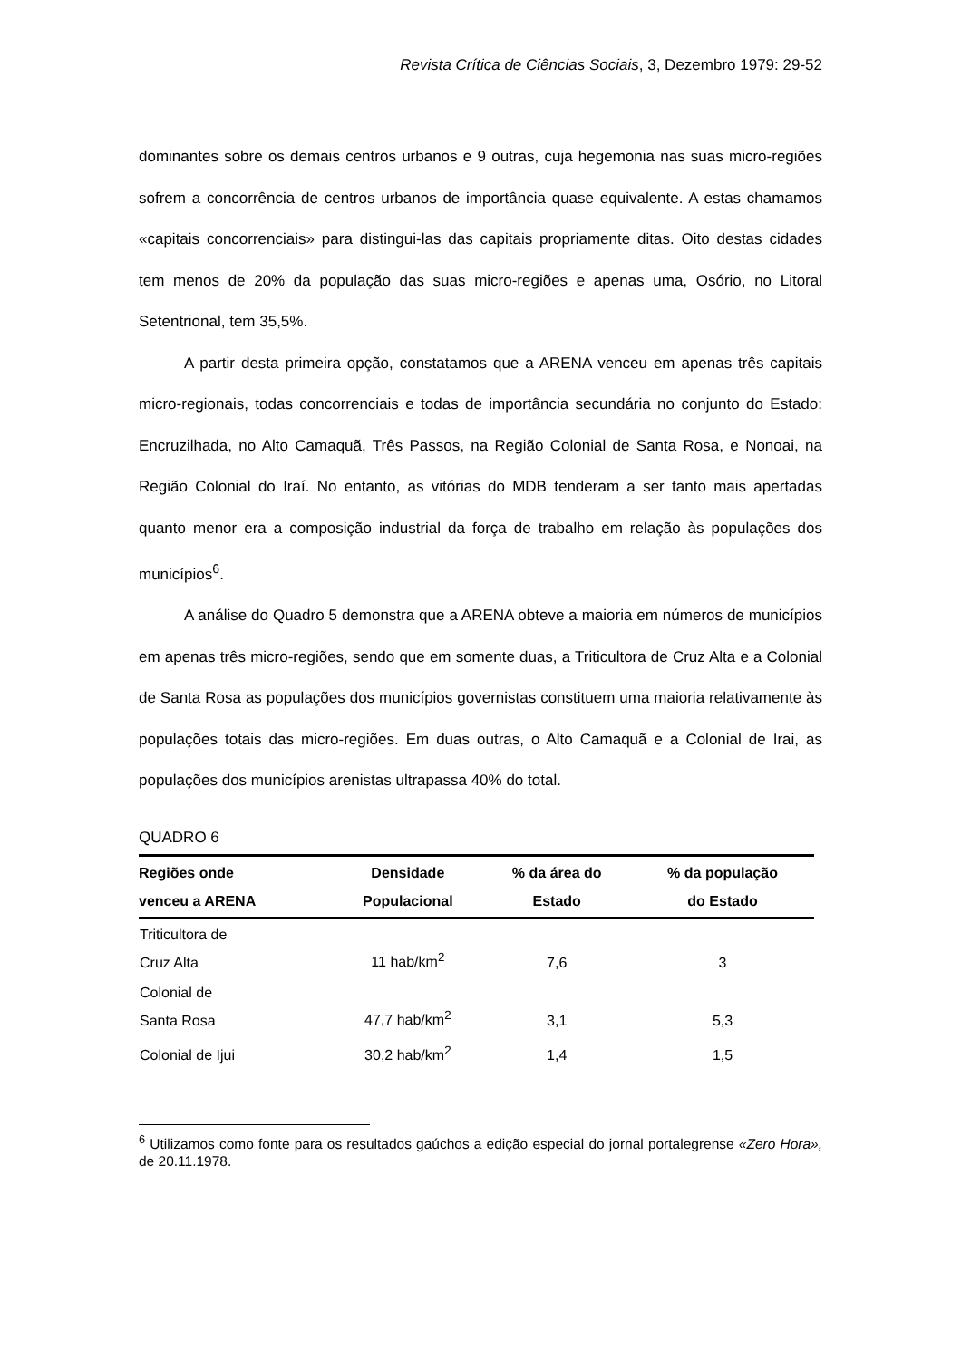Revista Crítica de Ciências Sociais, 3, Dezembro 1979: 29-52
dominantes sobre os demais centros urbanos e 9 outras, cuja hegemonia nas suas micro-regiões sofrem a concorrência de centros urbanos de importância quase equivalente. A estas chamamos «capitais concorrenciais» para distingui-las das capitais propriamente ditas. Oito destas cidades tem menos de 20% da população das suas micro-regiões e apenas uma, Osório, no Litoral Setentrional, tem 35,5%.
A partir desta primeira opção, constatamos que a ARENA venceu em apenas três capitais micro-regionais, todas concorrenciais e todas de importância secundária no conjunto do Estado: Encruzilhada, no Alto Camaquã, Três Passos, na Região Colonial de Santa Rosa, e Nonoai, na Região Colonial do Iraí. No entanto, as vitórias do MDB tenderam a ser tanto mais apertadas quanto menor era a composição industrial da força de trabalho em relação às populações dos municípios<sup>6</sup>.
A análise do Quadro 5 demonstra que a ARENA obteve a maioria em números de municípios em apenas três micro-regiões, sendo que em somente duas, a Triticultora de Cruz Alta e a Colonial de Santa Rosa as populações dos municípios governistas constituem uma maioria relativamente às populações totais das micro-regiões. Em duas outras, o Alto Camaquã e a Colonial de Irai, as populações dos municípios arenistas ultrapassa 40% do total.
QUADRO 6
| Regiões onde venceu a ARENA | Densidade Populacional | % da área do Estado | % da população do Estado |
| --- | --- | --- | --- |
| Triticultora de Cruz Alta | 11 hab/km<sup>2</sup> | 7,6 | 3 |
| Colonial de Santa Rosa | 47,7 hab/km<sup>2</sup> | 3,1 | 5,3 |
| Colonial de Ijui | 30,2 hab/km<sup>2</sup> | 1,4 | 1,5 |
<sup>6</sup> Utilizamos como fonte para os resultados gaúchos a edição especial do jornal portalegrense «Zero Hora», de 20.11.1978.